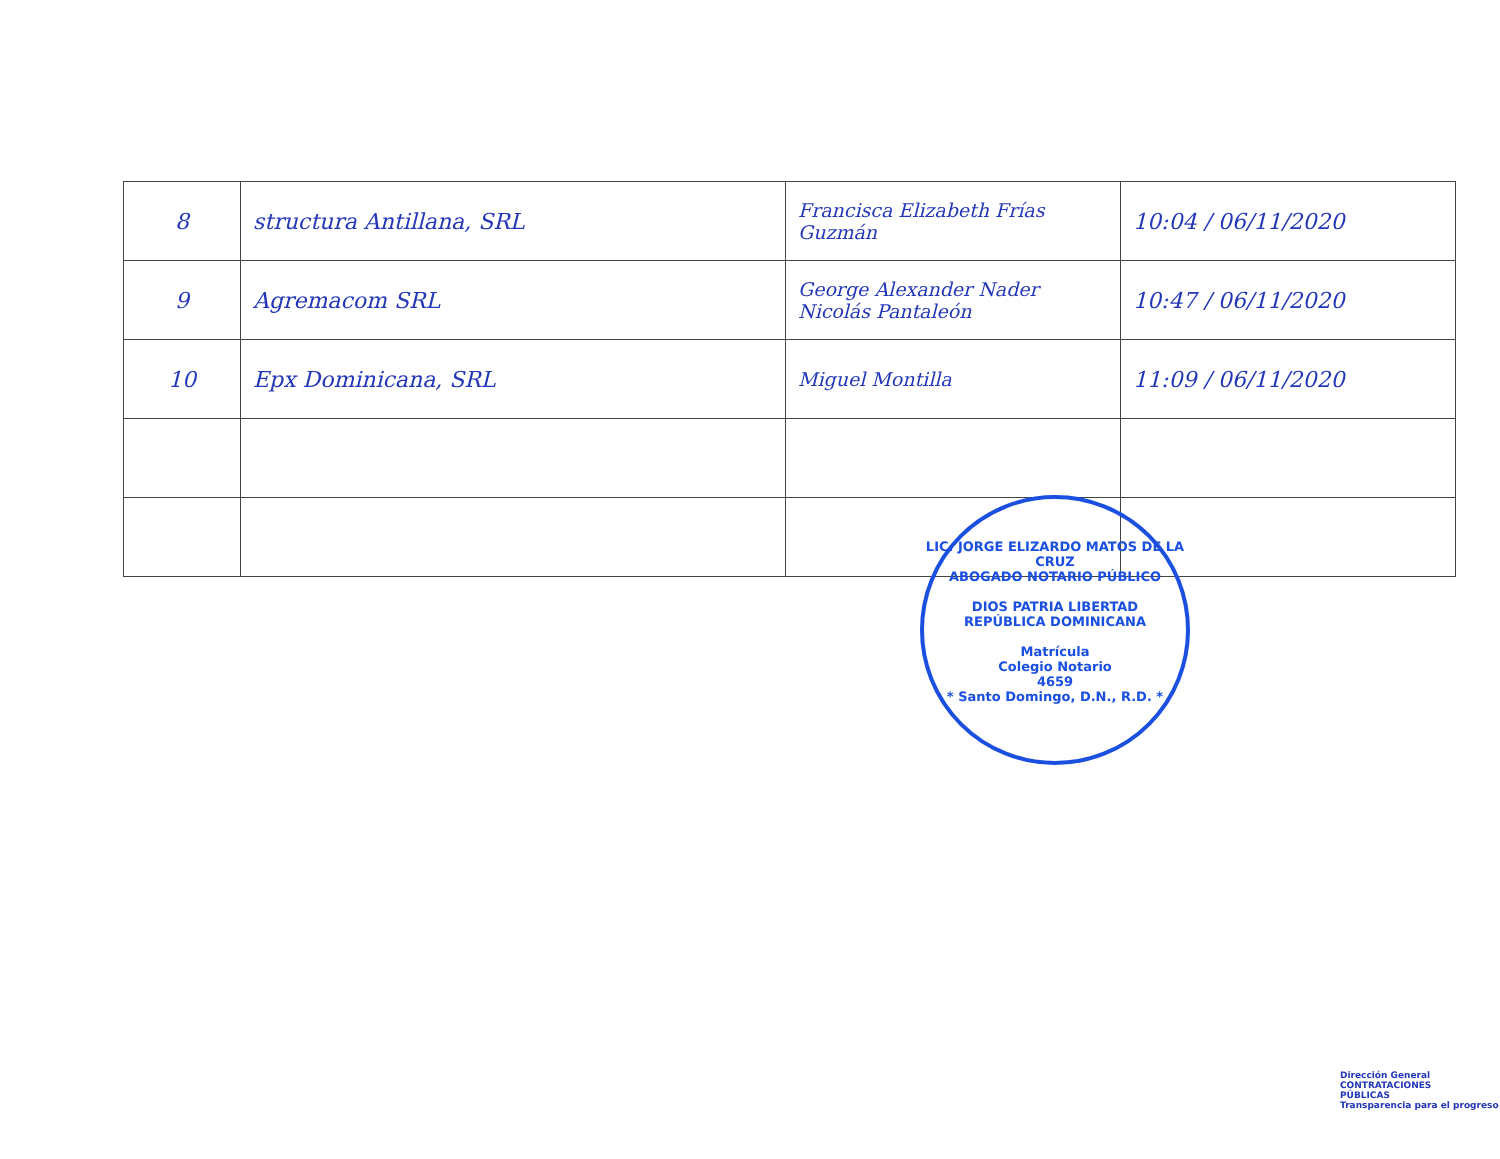| 8 | structura Antillana, SRL | Francisca Elizabeth Frías Guzmán | 10:04 / 06/11/2020 |
| 9 | Agremacom SRL | George Alexander Nader Nicolás Pantaleón | 10:47 / 06/11/2020 |
| 10 | Epx Dominicana, SRL | Miguel Montilla | 11:09 / 06/11/2020 |
LIC. JORGE ELIZARDO MATOS DE LA CRUZ
ABOGADO NOTARIO PÚBLICO
DIOS PATRIA LIBERTAD
REPÚBLICA DOMINICANA
Matrícula
Colegio Notario
4659
* Santo Domingo, D.N., R.D. *
Dirección General
CONTRATACIONES
PÚBLICAS
Transparencia para el progreso